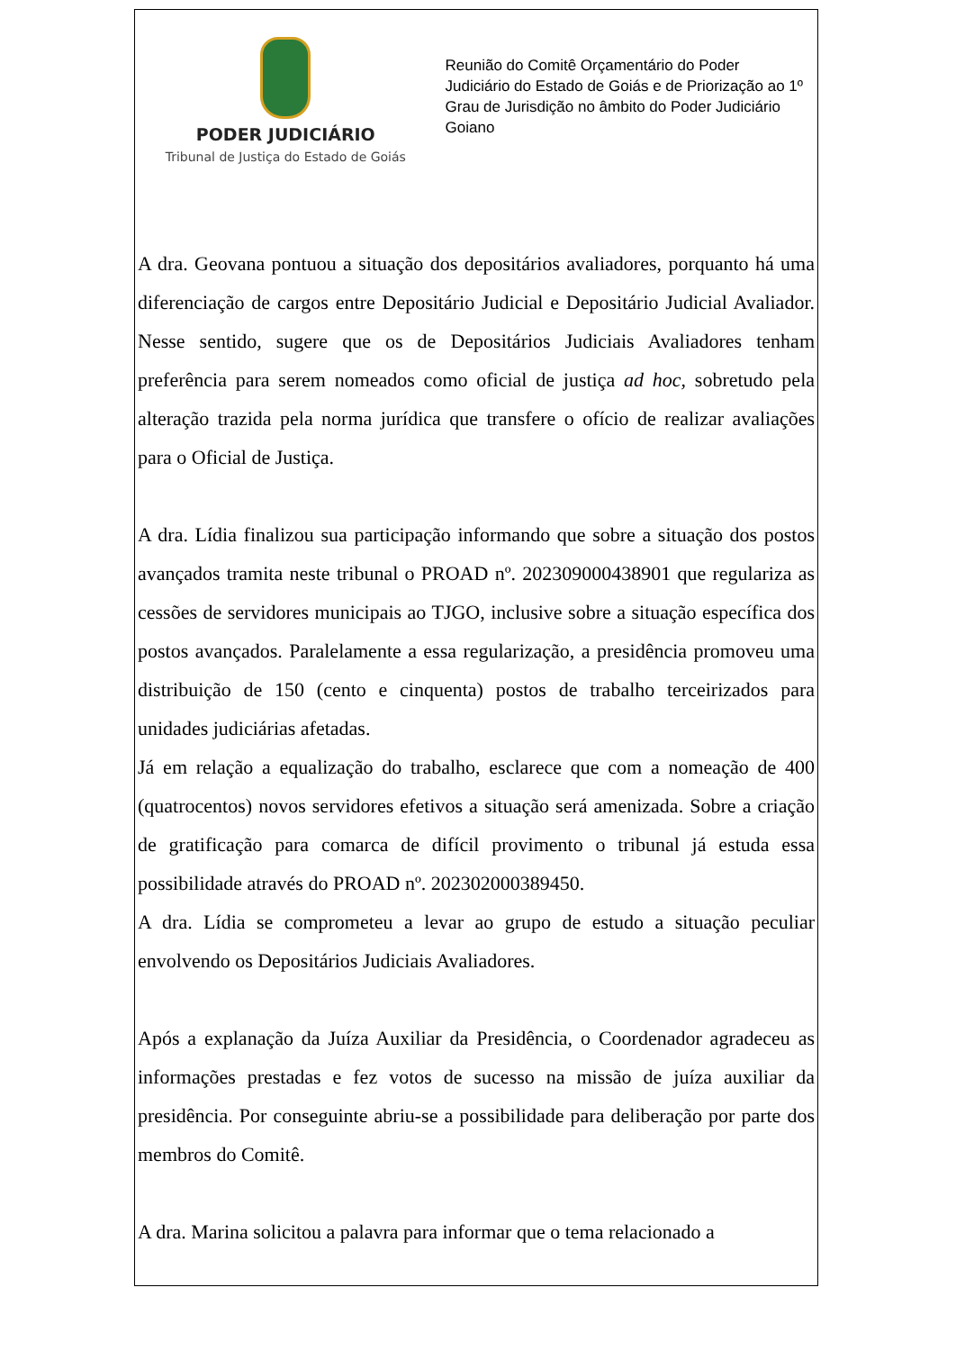PODER JUDICIÁRIO
Tribunal de Justiça do Estado de Goiás
Reunião do Comitê Orçamentário do Poder Judiciário do Estado de Goiás e de Priorização ao 1º Grau de Jurisdição no âmbito do Poder Judiciário Goiano
A dra. Geovana pontuou a situação dos depositários avaliadores, porquanto há uma diferenciação de cargos entre Depositário Judicial e Depositário Judicial Avaliador. Nesse sentido, sugere que os de Depositários Judiciais Avaliadores tenham preferência para serem nomeados como oficial de justiça ad hoc, sobretudo pela alteração trazida pela norma jurídica que transfere o ofício de realizar avaliações para o Oficial de Justiça.
A dra. Lídia finalizou sua participação informando que sobre a situação dos postos avançados tramita neste tribunal o PROAD nº. 202309000438901 que regulariza as cessões de servidores municipais ao TJGO, inclusive sobre a situação específica dos postos avançados. Paralelamente a essa regularização, a presidência promoveu uma distribuição de 150 (cento e cinquenta) postos de trabalho terceirizados para unidades judiciárias afetadas.
Já em relação a equalização do trabalho, esclarece que com a nomeação de 400 (quatrocentos) novos servidores efetivos a situação será amenizada. Sobre a criação de gratificação para comarca de difícil provimento o tribunal já estuda essa possibilidade através do PROAD nº. 202302000389450.
A dra. Lídia se comprometeu a levar ao grupo de estudo a situação peculiar envolvendo os Depositários Judiciais Avaliadores.
Após a explanação da Juíza Auxiliar da Presidência, o Coordenador agradeceu as informações prestadas e fez votos de sucesso na missão de juíza auxiliar da presidência. Por conseguinte abriu-se a possibilidade para deliberação por parte dos membros do Comitê.
A dra. Marina solicitou a palavra para informar que o tema relacionado a